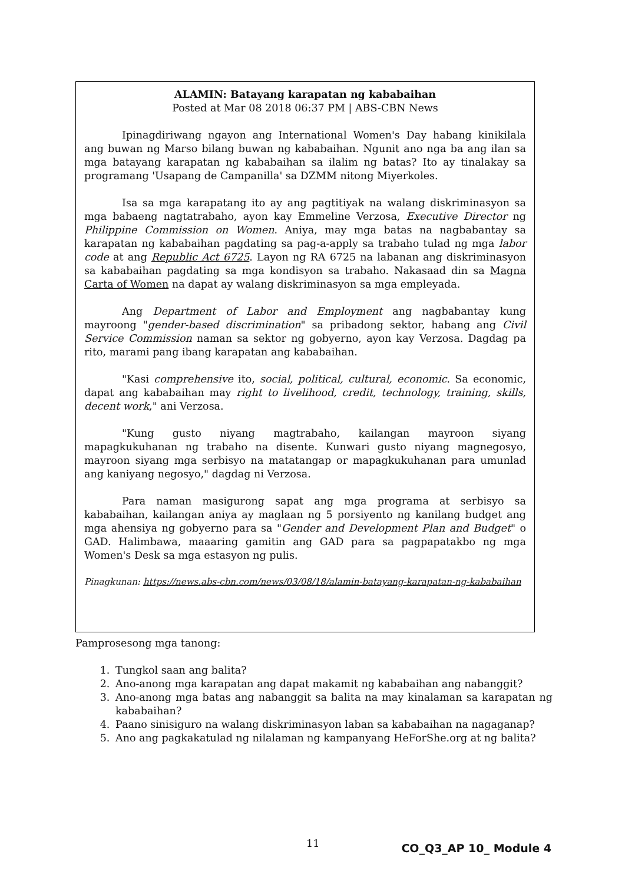ALAMIN: Batayang karapatan ng kababaihan
Posted at Mar 08 2018 06:37 PM | ABS-CBN News
Ipinagdiriwang ngayon ang International Women's Day habang kinikilala ang buwan ng Marso bilang buwan ng kababaihan. Ngunit ano nga ba ang ilan sa mga batayang karapatan ng kababaihan sa ilalim ng batas? Ito ay tinalakay sa programang 'Usapang de Campanilla' sa DZMM nitong Miyerkoles.
Isa sa mga karapatang ito ay ang pagtitiyak na walang diskriminasyon sa mga babaeng nagtatrabaho, ayon kay Emmeline Verzosa, Executive Director ng Philippine Commission on Women. Aniya, may mga batas na nagbabantay sa karapatan ng kababaihan pagdating sa pag-a-apply sa trabaho tulad ng mga labor code at ang Republic Act 6725. Layon ng RA 6725 na labanan ang diskriminasyon sa kababaihan pagdating sa mga kondisyon sa trabaho. Nakasaad din sa Magna Carta of Women na dapat ay walang diskriminasyon sa mga empleyada.
Ang Department of Labor and Employment ang nagbabantay kung mayroong "gender-based discrimination" sa pribadong sektor, habang ang Civil Service Commission naman sa sektor ng gobyerno, ayon kay Verzosa. Dagdag pa rito, marami pang ibang karapatan ang kababaihan.
"Kasi comprehensive ito, social, political, cultural, economic. Sa economic, dapat ang kababaihan may right to livelihood, credit, technology, training, skills, decent work," ani Verzosa.
"Kung gusto niyang magtrabaho, kailangan mayroon siyang mapagkukuhanan ng trabaho na disente. Kunwari gusto niyang magnegosyo, mayroon siyang mga serbisyo na matatangap or mapagkukuhanan para umunlad ang kaniyang negosyo," dagdag ni Verzosa.
Para naman masigurong sapat ang mga programa at serbisyo sa kababaihan, kailangan aniya ay maglaan ng 5 porsiyento ng kanilang budget ang mga ahensiya ng gobyerno para sa "Gender and Development Plan and Budget" o GAD. Halimbawa, maaaring gamitin ang GAD para sa pagpapatakbo ng mga Women's Desk sa mga estasyon ng pulis.
Pinagkunan: https://news.abs-cbn.com/news/03/08/18/alamin-batayang-karapatan-ng-kababaihan
Pamprosesong mga tanong:
1. Tungkol saan ang balita?
2. Ano-anong mga karapatan ang dapat makamit ng kababaihan ang nabanggit?
3. Ano-anong mga batas ang nabanggit sa balita na may kinalaman sa karapatan ng kababaihan?
4. Paano sinisiguro na walang diskriminasyon laban sa kababaihan na nagaganap?
5. Ano ang pagkakatulad ng nilalaman ng kampanyang HeForShe.org at ng balita?
11 CO_Q3_AP 10_ Module 4